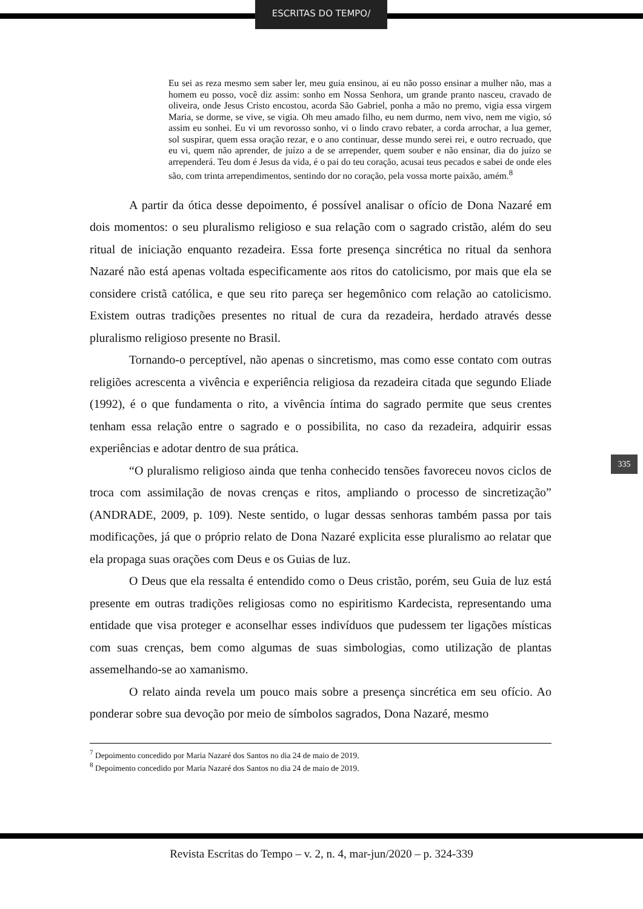ESCRITAS DO TEMPO/
Eu sei as reza mesmo sem saber ler, meu guia ensinou, ai eu não posso ensinar a mulher não, mas a homem eu posso, você diz assim: sonho em Nossa Senhora, um grande pranto nasceu, cravado de oliveira, onde Jesus Cristo encostou, acorda São Gabriel, ponha a mão no premo, vigia essa virgem Maria, se dorme, se vive, se vigia. Oh meu amado filho, eu nem durmo, nem vivo, nem me vigio, só assim eu sonhei. Eu vi um revorosso sonho, vi o lindo cravo rebater, a corda arrochar, a lua gemer, sol suspirar, quem essa oração rezar, e o ano continuar, desse mundo serei rei, e outro recruado, que eu vi, quem não aprender, de juízo a de se arrepender, quem souber e não ensinar, dia do juízo se arrependerá. Teu dom é Jesus da vida, é o pai do teu coração, acusai teus pecados e sabei de onde eles são, com trinta arrependimentos, sentindo dor no coração, pela vossa morte paixão, amém.<sup>8</sup>
A partir da ótica desse depoimento, é possível analisar o ofício de Dona Nazaré em dois momentos: o seu pluralismo religioso e sua relação com o sagrado cristão, além do seu ritual de iniciação enquanto rezadeira. Essa forte presença sincrética no ritual da senhora Nazaré não está apenas voltada especificamente aos ritos do catolicismo, por mais que ela se considere cristã católica, e que seu rito pareça ser hegemônico com relação ao catolicismo. Existem outras tradições presentes no ritual de cura da rezadeira, herdado através desse pluralismo religioso presente no Brasil.
Tornando-o perceptível, não apenas o sincretismo, mas como esse contato com outras religiões acrescenta a vivência e experiência religiosa da rezadeira citada que segundo Eliade (1992), é o que fundamenta o rito, a vivência íntima do sagrado permite que seus crentes tenham essa relação entre o sagrado e o possibilita, no caso da rezadeira, adquirir essas experiências e adotar dentro de sua prática.
“O pluralismo religioso ainda que tenha conhecido tensões favoreceu novos ciclos de troca com assimilação de novas crenças e ritos, ampliando o processo de sincretização” (ANDRADE, 2009, p. 109). Neste sentido, o lugar dessas senhoras também passa por tais modificações, já que o próprio relato de Dona Nazaré explicita esse pluralismo ao relatar que ela propaga suas orações com Deus e os Guias de luz.
O Deus que ela ressalta é entendido como o Deus cristão, porém, seu Guia de luz está presente em outras tradições religiosas como no espiritismo Kardecista, representando uma entidade que visa proteger e aconselhar esses indivíduos que pudessem ter ligações místicas com suas crenças, bem como algumas de suas simbologias, como utilização de plantas assemelhando-se ao xamanismo.
O relato ainda revela um pouco mais sobre a presença sincrética em seu ofício. Ao ponderar sobre sua devoção por meio de símbolos sagrados, Dona Nazaré, mesmo
<sup>7</sup> Depoimento concedido por Maria Nazaré dos Santos no dia 24 de maio de 2019.
<sup>8</sup> Depoimento concedido por Maria Nazaré dos Santos no dia 24 de maio de 2019.
335
Revista Escritas do Tempo – v. 2, n. 4, mar-jun/2020 – p. 324-339